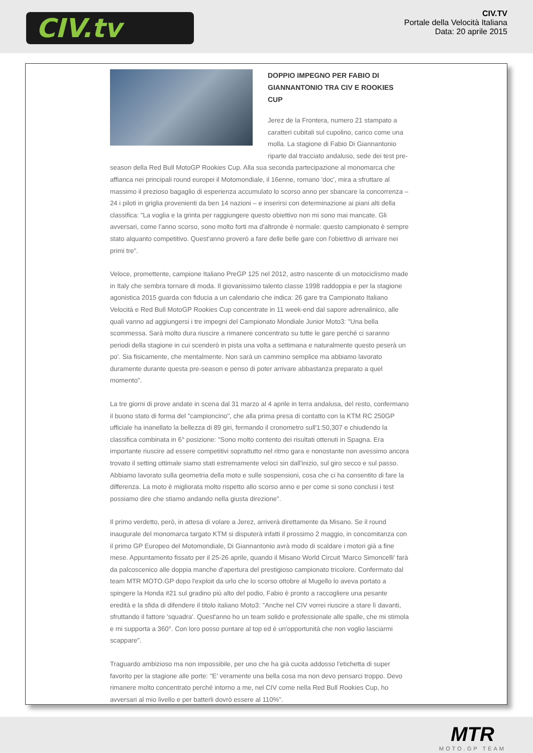CIV.tv
CIV.TV
Portale della Velocità Italiana
Data: 20 aprile 2015
DOPPIO IMPEGNO PER FABIO DI GIANNANTONIO TRA CIV E ROOKIES CUP
Jerez de la Frontera, numero 21 stampato a caratteri cubitali sul cupolino, carico come una molla. La stagione di Fabio Di Giannantonio riparte dal tracciato andaluso, sede dei test pre-season della Red Bull MotoGP Rookies Cup. Alla sua seconda partecipazione al monomarca che affianca nei principali round europei il Motomondiale, il 16enne, romano 'doc', mira a sfruttare al massimo il prezioso bagaglio di esperienza accumulato lo scorso anno per sbancare la concorrenza – 24 i piloti in griglia provenienti da ben 14 nazioni – e inserirsi con determinazione ai piani alti della classifica: "La voglia e la grinta per raggiungere questo obiettivo non mi sono mai mancate. Gli avversari, come l'anno scorso, sono molto forti ma d'altronde è normale: questo campionato è sempre stato alquanto competitivo. Quest'anno proverò a fare delle belle gare con l'obiettivo di arrivare nei primi tre".
Veloce, promettente, campione Italiano PreGP 125 nel 2012, astro nascente di un motociclismo made in Italy che sembra tornare di moda. Il giovanissimo talento classe 1998 raddoppia e per la stagione agonistica 2015 guarda con fiducia a un calendario che indica: 26 gare tra Campionato Italiano Velocità e Red Bull MotoGP Rookies Cup concentrate in 11 week-end dal sapore adrenalinico, alle quali vanno ad aggiungersi i tre impegni del Campionato Mondiale Junior Moto3: "Una bella scommessa. Sarà molto dura riuscire a rimanere concentrato su tutte le gare perché ci saranno periodi della stagione in cui scenderò in pista una volta a settimana e naturalmente questo peserà un po'. Sia fisicamente, che mentalmente. Non sarà un cammino semplice ma abbiamo lavorato duramente durante questa pre-season e penso di poter arrivare abbastanza preparato a quel momento".
La tre giorni di prove andate in scena dal 31 marzo al 4 aprile in terra andalusa, del resto, confermano il buono stato di forma del "campioncino", che alla prima presa di contatto con la KTM RC 250GP ufficiale ha inanellato la bellezza di 89 giri, fermando il cronometro sull'1:50,307 e chiudendo la classifica combinata in 6° posizione: "Sono molto contento dei risultati ottenuti in Spagna. Era importante riuscire ad essere competitivi soprattutto nel ritmo gara e nonostante non avessimo ancora trovato il setting ottimale siamo stati estremamente veloci sin dall'inizio, sul giro secco e sul passo. Abbiamo lavorato sulla geometria della moto e sulle sospensioni, cosa che ci ha consentito di fare la differenza. La moto è migliorata molto rispetto allo scorso anno e per come si sono conclusi i test possiamo dire che stiamo andando nella giusta direzione".
Il primo verdetto, però, in attesa di volare a Jerez, arriverà direttamente da Misano. Se il round inaugurale del monomarca targato KTM si disputerà infatti il prossimo 2 maggio, in concomitanza con il primo GP Europeo del Motomondiale, Di Giannantonio avrà modo di scaldare i motori già a fine mese. Appuntamento fissato per il 25-26 aprile, quando il Misano World Circuit 'Marco Simoncelli' farà da palcoscenico alle doppia manche d'apertura del prestigioso campionato tricolore. Confermato dal team MTR MOTO.GP dopo l'exploit da urlo che lo scorso ottobre al Mugello lo aveva portato a spingere la Honda #21 sul gradino più alto del podio, Fabio è pronto a raccogliere una pesante eredità e la sfida di difendere il titolo italiano Moto3: "Anche nel CIV vorrei riuscire a stare lì davanti, sfruttando il fattore 'squadra'. Quest'anno ho un team solido e professionale alle spalle, che mi stimola e mi supporta a 360°. Con loro posso puntare al top ed è un'opportunità che non voglio lasciarmi scappare".
Traguardo ambizioso ma non impossibile, per uno che ha già cucita addosso l'etichetta di super favorito per la stagione alle porte: "E' veramente una bella cosa ma non devo pensarci troppo. Devo rimanere molto concentrato perché intorno a me, nel CIV come nella Red Bull Rookies Cup, ho avversari al mio livello e per batterli dovrò essere al 110%".
MTR
MOTO.GP TEAM